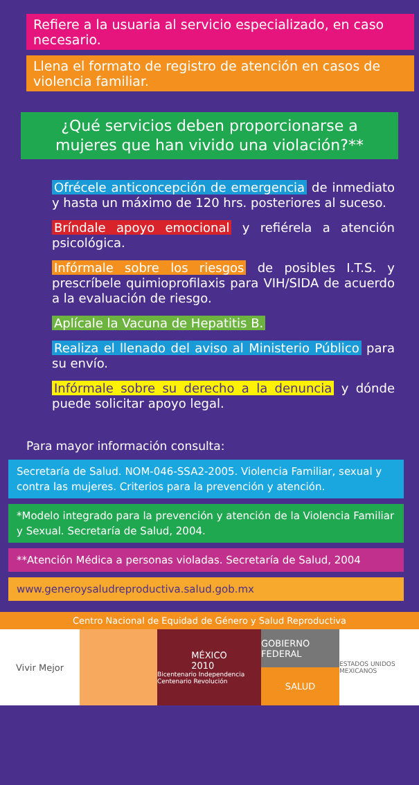Refiere a la usuaria al servicio especializado, en caso necesario.
Llena el formato de registro de atención en casos de violencia familiar.
¿Qué servicios deben proporcionarse a mujeres que han vivido una violación?**
Ofrécele anticoncepción de emergencia de inmediato y hasta un máximo de 120 hrs. posteriores al suceso.
Bríndale apoyo emocional y refiérela a atención psicológica.
Infórmale sobre los riesgos de posibles I.T.S. y prescríbele quimioprofilaxis para VIH/SIDA de acuerdo a la evaluación de riesgo.
Aplícale la Vacuna de Hepatitis B.
Realiza el llenado del aviso al Ministerio Público para su envío.
Infórmale sobre su derecho a la denuncia y dónde puede solicitar apoyo legal.
Para mayor información consulta:
Secretaría de Salud. NOM-046-SSA2-2005. Violencia Familiar, sexual y contra las mujeres. Criterios para la prevención y atención.
*Modelo integrado para la prevención y atención de la Violencia Familiar y Sexual. Secretaría de Salud, 2004.
**Atención Médica a personas violadas. Secretaría de Salud, 2004
www.generoysaludreproductiva.salud.gob.mx
Centro Nacional de Equidad de Género y Salud Reproductiva
Vivir Mejor MÉXICO
2010
Bicentenario Independencia Centenario Revolución
GOBIERNO FEDERAL
SALUD
ESTADOS UNIDOS MEXICANOS